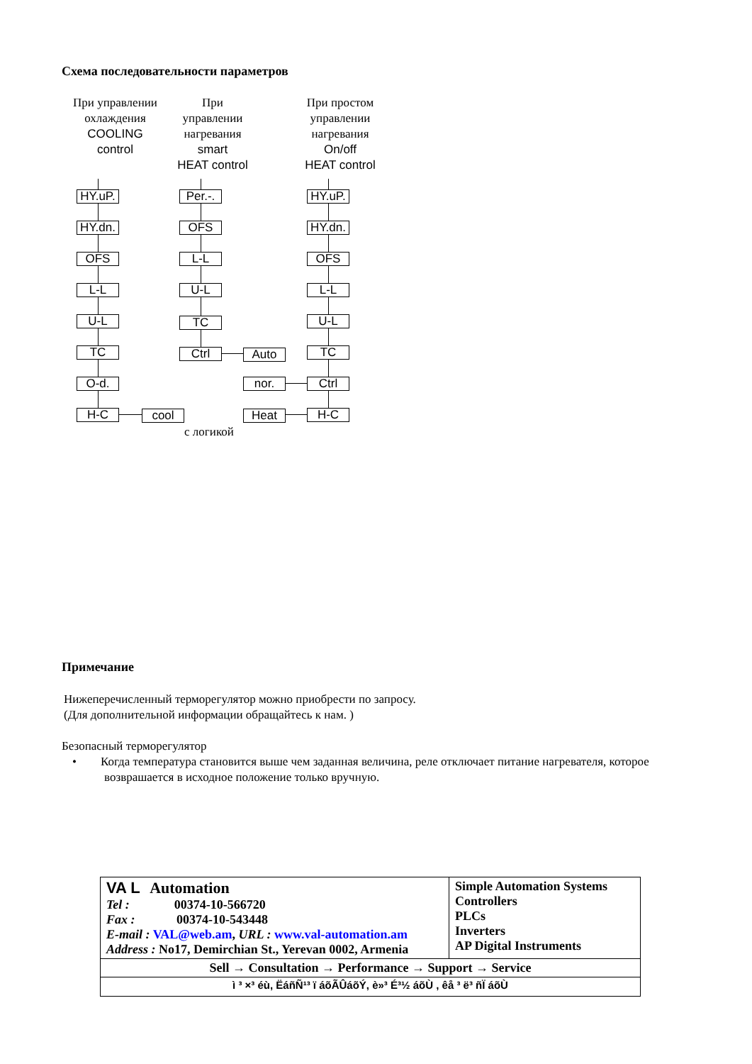Схема последовательности параметров
При управлении
охлаждения
COOLING
control
При
управлении
нагревания
smart
HEAT control
При простом
управлении
нагревания
On/off
HEAT control
HY.uP.
HY.dn.
OFS
L-L
U-L
TC
O-d.
H-C cool
Per.-.
OFS
L-L
U-L
TC
Ctrl Auto
HY.uP.
HY.dn.
OFS
L-L
U-L
TC
Ctrl
nor.
H-C
Heat
с логикой
Примечание
Нижеперечисленный терморегулятор можно приобрести по запросу.
(Для дополнительной информации обращайтесь к нам. )
Безопасный терморегулятор
• Когда температура становится выше чем заданная величина, реле отключает питание нагревателя, которое возврашается в исходное положение только вручную.
| VA L Automation Tel : 00374-10-566720 Fax : 00374-10-543448 E-mail : VAL@web.am , URL : www.val-automation.am Address : No17, Demirchian St., Yerevan 0002, Armenia | Simple Automation Systems Controllers PLCs Inverters AP Digital Instruments |
| Sell → Consultation → Performance → Support → Service | |
| ì ³ ×³ éù, Ëáñ­Ñ¹³ ï áõÃÛáõÝ, è»³ É³½ áõÙ , êå ³ ë³ ñÏ áõÙ | |